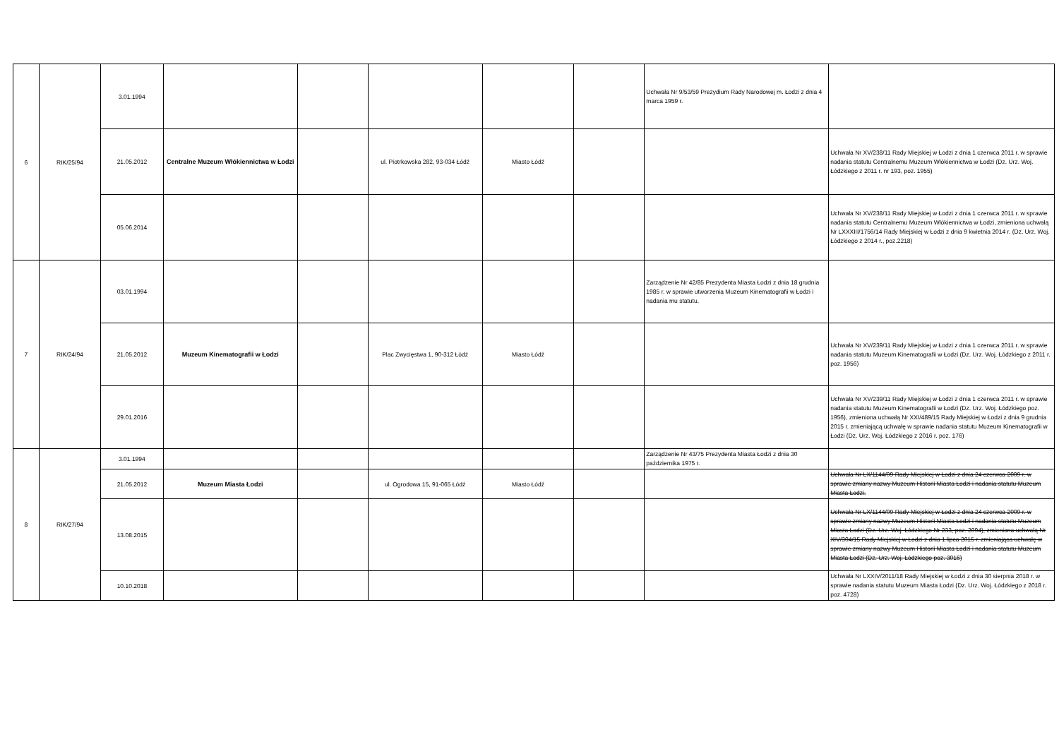| 6 | RIK/25/94 | 3.01.1994 | | | | | | Uchwała Nr 9/53/59 Prezydium Rady Narodowej m. Łodzi z dnia 4 marca 1959 r. | |
| | | 21.05.2012 | Centralne Muzeum Włókiennictwa w Łodzi | | ul. Piotrkowska 282, 93-034 Łódź | Miasto Łódź | | | Uchwała Nr XV/238/11 Rady Miejskiej w Łodzi z dnia 1 czerwca 2011 r. w sprawie nadania statutu Centralnemu Muzeum Włókiennictwa w Łodzi (Dz. Urz. Woj. Łódzkiego z 2011 r. nr 193, poz. 1955) |
| | | 05.06.2014 | | | | | | | Uchwała Nr XV/238/11 Rady Miejskiej w Łodzi z dnia 1 czerwca 2011 r. w sprawie nadania statutu Centralnemu Muzeum Włókiennictwa w Łodzi, zmieniona uchwałą Nr LXXXIII/1756/14 Rady Miejskiej w Łodzi z dnia 9 kwietnia 2014 r. (Dz. Urz. Woj. Łódzkiego z 2014 r., poz.2218) |
| 7 | RIK/24/94 | 03.01.1994 | | | | | | Zarządzenie Nr 42/85 Prezydenta Miasta Łodzi z dnia 18 grudnia 1985 r. w sprawie utworzenia Muzeum Kinematografii w Łodzi i nadania mu statutu. | |
| | | 21.05.2012 | Muzeum Kinematografii w Łodzi | | Plac Zwycięstwa 1, 90-312 Łódź | Miasto Łódź | | | Uchwała Nr XV/239/11 Rady Miejskiej w Łodzi z dnia 1 czerwca 2011 r. w sprawie nadania statutu Muzeum Kinematografii w Łodzi (Dz. Urz. Woj. Łódzkiego z 2011 r. poz. 1956) |
| | | 29.01.2016 | | | | | | | Uchwała Nr XV/239/11 Rady Miejskiej w Łodzi z dnia 1 czerwca 2011 r. w sprawie nadania statutu Muzeum Kinematografii w Łodzi (Dz. Urz. Woj. Łódzkiego poz. 1956), zmieniona uchwałą Nr XXI/489/15 Rady Miejskiej w Łodzi z dnia 9 grudnia 2015 r. zmieniającą uchwałę w sprawie nadania statutu Muzeum Kinematografii w Łodzi (Dz. Urz. Woj. Łódzkiego z 2016 r. poz. 176) |
| 8 | RIK/27/94 | 3.01.1994 | | | | | | Zarządzenie Nr 43/75 Prezydenta Miasta Łodzi z dnia 30 października 1975 r. | |
| | | 21.05.2012 | Muzeum Miasta Łodzi | | ul. Ogrodowa 15, 91-065 Łódź | Miasto Łódź | | | Uchwała Nr LX/1144/09 Rady Miejskiej w Łodzi z dnia 24 czerwca 2009 r. w sprawie zmiany nazwy Muzeum Historii Miasta Łodzi i nadania statutu Muzeum Miasta Łodzi. |
| | | 13.08.2015 | | | | | | | Uchwała Nr LX/1144/09 Rady Miejskiej w Łodzi z dnia 24 czerwca 2009 r. w sprawie zmiany nazwy Muzeum Historii Miasta Łodzi i nadania statutu Muzeum Miasta Łodzi (Dz. Urz. Woj. Łódzkiego Nr 233, poz. 2094), zmieniona uchwałą Nr XIV/304/15 Rady Miejskiej w Łodzi z dnia 1 lipca 2015 r. zmieniająca uchwałę w sprawie zmiany nazwy Muzeum Historii Miasta Łodzi i nadania statutu Muzeum Miasta Łodzi (Dz. Urz. Woj. Łódzkiego poz. 3016) |
| | | 10.10.2018 | | | | | | | Uchwała Nr LXXIV/2011/18 Rady Miejskiej w Łodzi z dnia 30 sierpnia 2018 r. w sprawie nadania statutu Muzeum Miasta Łodzi (Dz. Urz. Woj. Łódzkiego z 2018 r. poz. 4728) |